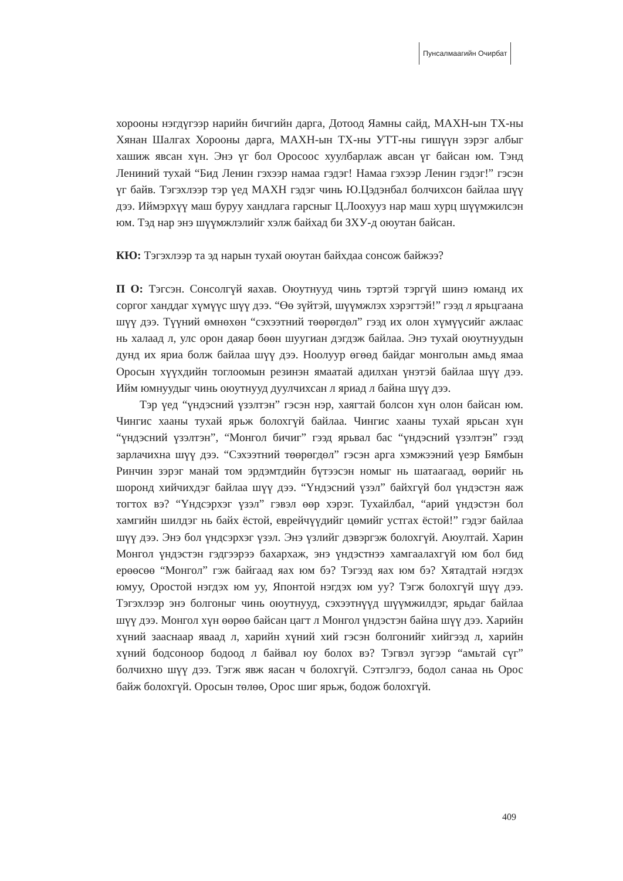Пунсалмаагийн Очирбат
хорооны нэгдүгээр нарийн бичгийн дарга, Дотоод Яамны сайд, МАХН-ын ТХ-ны Хянан Шалгах Хорооны дарга, МАХН-ын ТХ-ны УТТ-ны гишүүн зэрэг албыг хашиж явсан хүн. Энэ үг бол Оросоос хуулбарлаж авсан үг байсан юм. Тэнд Лениний тухай “Бид Ленин гэхээр намаа гэдэг! Намаа гэхээр Ленин гэдэг!” гэсэн үг байв. Тэгэхлээр тэр үед МАХН гэдэг чинь Ю.Цэдэнбал болчихсон байлаа шүү дээ. Иймэрхүү маш буруу хандлага гарсныг Ц.Лоохууз нар маш хурц шүүмжилсэн юм. Тэд нар энэ шүүмжлэлийг хэлж байхад би ЗХУ-д оюутан байсан.
КЮ: Тэгэхлээр та эд нарын тухай оюутан байхдаа сонсож байжээ?
П О: Тэгсэн. Сонсолгүй яахав. Оюутнууд чинь тэртэй тэргүй шинэ юманд их соргог ханддаг хүмүүс шүү дээ. “Өө зүйтэй, шүүмжлэх хэрэгтэй!” гээд л ярьцгаана шүү дээ. Түүний өмнөхөн “сэхээтний төөрөгдөл” гээд их олон хүмүүсийг ажлаас нь халаад л, улс орон даяар бөөн шуугиан дэгдэж байлаа. Энэ тухай оюутнуудын дунд их яриа болж байлаа шүү дээ. Ноолуур өгөөд байдаг монголын амьд ямаа Оросын хүүхдийн тоглоомын резинэн ямаатай адилхан үнэтэй байлаа шүү дээ. Ийм юмнуудыг чинь оюутнууд дуулчихсан л яриад л байна шүү дээ.
Тэр үед “үндэсний үзэлтэн” гэсэн нэр, хаягтай болсон хүн олон байсан юм. Чингис хааны тухай ярьж болохгүй байлаа. Чингис хааны тухай ярьсан хүн “үндэсний үзэлтэн”, “Монгол бичиг” гээд ярьвал бас “үндэсний үзэлтэн” гээд зарлачихна шүү дээ. “Сэхээтний төөрөгдөл” гэсэн арга хэмжээний үеэр Бямбын Ринчин зэрэг манай том эрдэмтдийн бүтээсэн номыг нь шатаагаад, өөрийг нь шоронд хийчихдэг байлаа шүү дээ. “Үндэсний үзэл” байхгүй бол үндэстэн яаж тогтох вэ? “Үндсэрхэг үзэл” гэвэл өөр хэрэг. Тухайлбал, “арий үндэстэн бол хамгийн шилдэг нь байх ёстой, еврейчүүдийг цөмийг устгах ёстой!” гэдэг байлаа шүү дээ. Энэ бол үндсэрхэг үзэл. Энэ үзлийг дэвэргэж болохгүй. Аюултай. Харин Монгол үндэстэн гэдгээрээ бахархаж, энэ үндэстнээ хамгаалахгүй юм бол бид ерөөсөө “Монгол” гэж байгаад яах юм бэ? Тэгээд яах юм бэ? Хятадтай нэгдэх юмуу, Оростой нэгдэх юм уу, Японтой нэгдэх юм уу? Тэгж болохгүй шүү дээ. Тэгэхлээр энэ болгоныг чинь оюутнууд, сэхээтнүүд шүүмжилдэг, ярьдаг байлаа шүү дээ. Монгол хүн өөрөө байсан цагт л Монгол үндэстэн байна шүү дээ. Харийн хүний зааснаар яваад л, харийн хүний хий гэсэн болгонийг хийгээд л, харийн хүний бодсоноор бодоод л байвал юу болох вэ? Тэгвэл зүгээр “амьтай сүг” болчихно шүү дээ. Тэгж явж яасан ч болохгүй. Сэтгэлгээ, бодол санаа нь Орос байж болохгүй. Оросын төлөө, Орос шиг ярьж, бодож болохгүй.
409